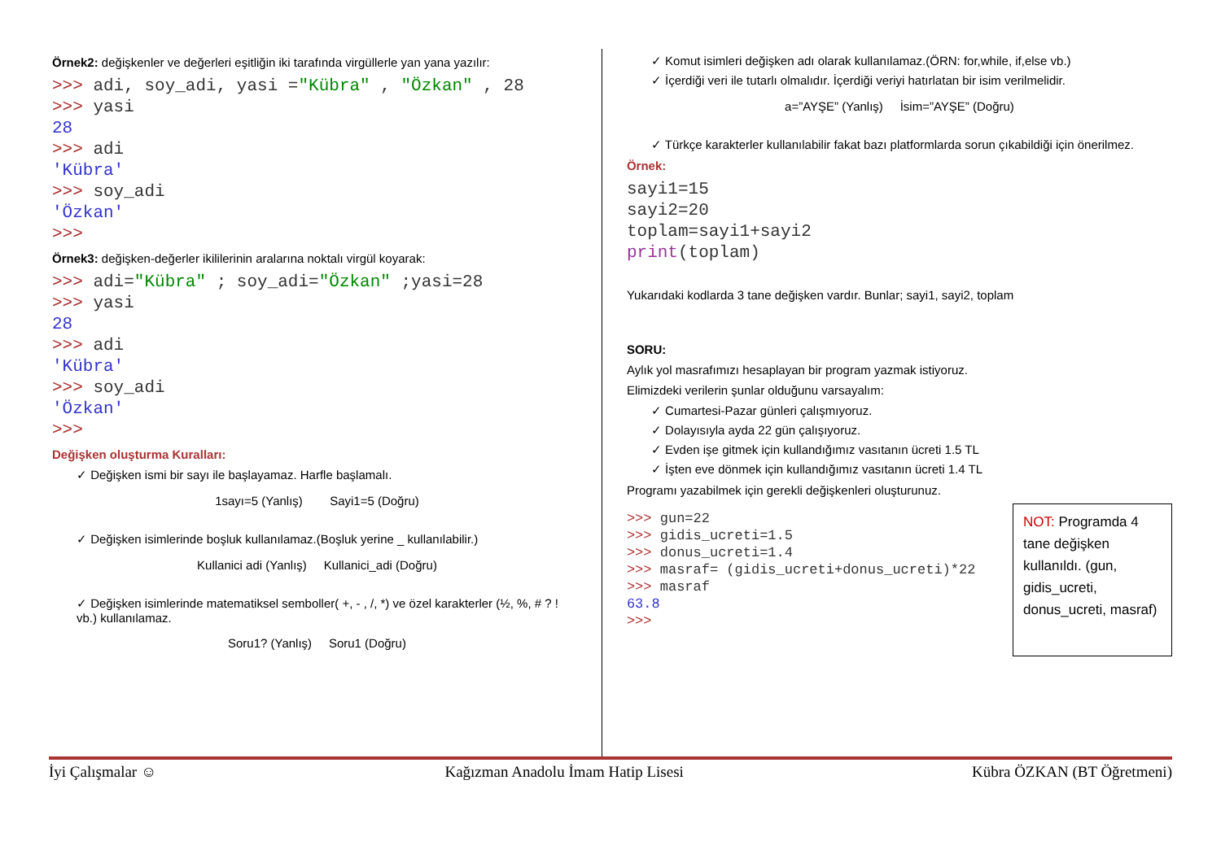Örnek2: değişkenler ve değerleri eşitliğin iki tarafında virgüllerle yan yana yazılır:
>>> adi, soy_adi, yasi ="Kübra" , "Özkan" , 28
>>> yasi
28
>>> adi
'Kübra'
>>> soy_adi
'Özkan'
>>>
Örnek3: değişken-değerler ikililerinin aralarına noktalı virgül koyarak:
>>> adi="Kübra" ; soy_adi="Özkan" ;yasi=28
>>> yasi
28
>>> adi
'Kübra'
>>> soy_adi
'Özkan'
>>>
Değişken oluşturma Kuralları:
✓ Değişken ismi bir sayı ile başlayamaz. Harfle başlamalı.
1sayı=5 (Yanlış) Sayi1=5 (Doğru)
✓ Değişken isimlerinde boşluk kullanılamaz.(Boşluk yerine _ kullanılabilir.)
Kullanici adi (Yanlış) Kullanici_adi (Doğru)
✓ Değişken isimlerinde matematiksel semboller( +, - , /, *) ve özel karakterler (½, %, # ? ! vb.) kullanılamaz.
Soru1? (Yanlış) Soru1 (Doğru)
✓ Komut isimleri değişken adı olarak kullanılamaz.(ÖRN: for,while, if,else vb.)
✓ İçerdiği veri ile tutarlı olmalıdır. İçerdiği veriyi hatırlatan bir isim verilmelidir.
a=”AYŞE” (Yanlış) İsim=”AYŞE” (Doğru)
✓ Türkçe karakterler kullanılabilir fakat bazı platformlarda sorun çıkabildiği için önerilmez.
Örnek:
sayi1=15
sayi2=20
toplam=sayi1+sayi2
print(toplam)
Yukarıdaki kodlarda 3 tane değişken vardır. Bunlar; sayi1, sayi2, toplam
SORU:
Aylık yol masrafımızı hesaplayan bir program yazmak istiyoruz.
Elimizdeki verilerin şunlar olduğunu varsayalım:
✓ Cumartesi-Pazar günleri çalışmıyoruz.
✓ Dolayısıyla ayda 22 gün çalışıyoruz.
✓ Evden işe gitmek için kullandığımız vasıtanın ücreti 1.5 TL
✓ İşten eve dönmek için kullandığımız vasıtanın ücreti 1.4 TL
Programı yazabilmek için gerekli değişkenleri oluşturunuz.
>>> gun=22
>>> gidis_ucreti=1.5
>>> donus_ucreti=1.4
>>> masraf= (gidis_ucreti+donus_ucreti)*22
>>> masraf
63.8
>>>
NOT: Programda 4 tane değişken kullanıldı. (gun, gidis_ucreti, donus_ucreti, masraf)
İyi Çalışmalar ☺ Kağızman Anadolu İmam Hatip Lisesi Kübra ÖZKAN (BT Öğretmeni)